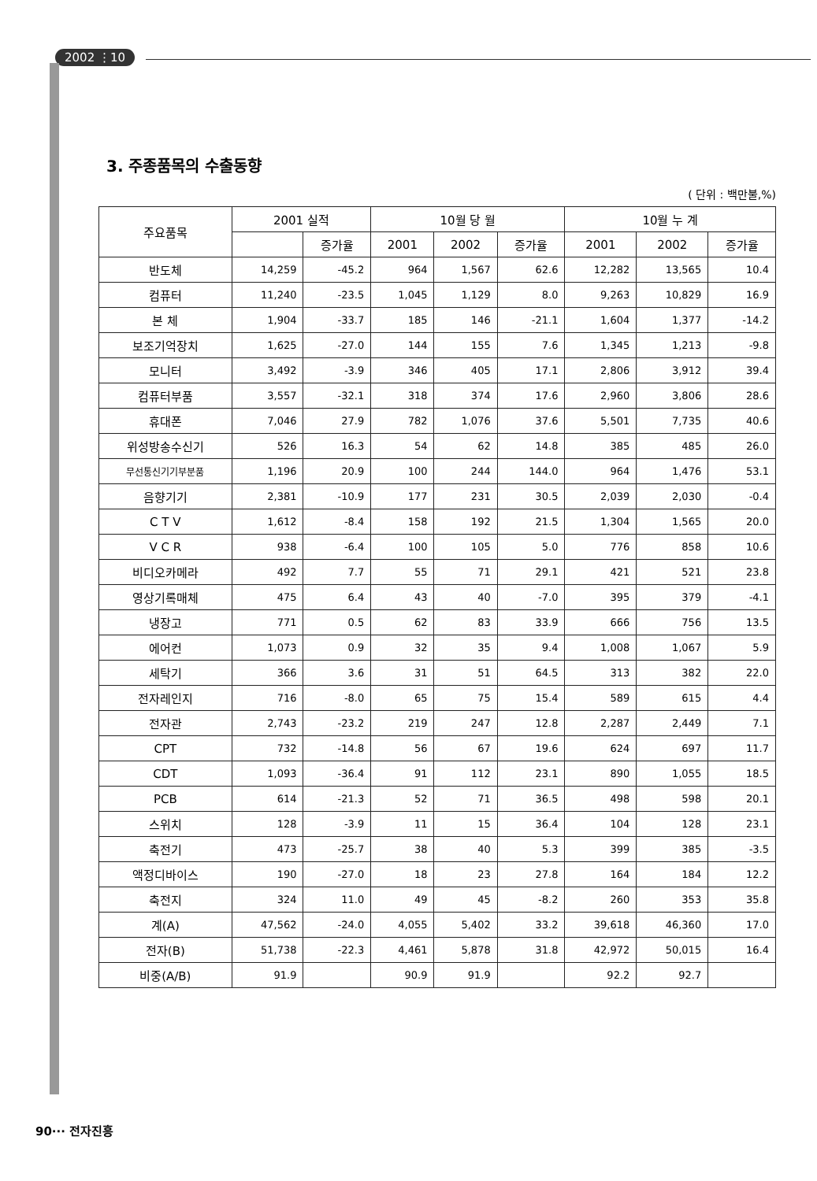2002 ⋮10
3. 주종품목의 수출동향
( 단위 : 백만불,%)
| 주요품목 | 2001 실적 | | 10월 당 월 | | | 10월 누 계 | | |
| --- | --- | --- | --- | --- | --- | --- | --- | --- |
| | | 증가율 | 2001 | 2002 | 증가율 | 2001 | 2002 | 증가율 |
| 반도체 | 14,259 | -45.2 | 964 | 1,567 | 62.6 | 12,282 | 13,565 | 10.4 |
| 컴퓨터 | 11,240 | -23.5 | 1,045 | 1,129 | 8.0 | 9,263 | 10,829 | 16.9 |
| 본 체 | 1,904 | -33.7 | 185 | 146 | -21.1 | 1,604 | 1,377 | -14.2 |
| 보조기억장치 | 1,625 | -27.0 | 144 | 155 | 7.6 | 1,345 | 1,213 | -9.8 |
| 모니터 | 3,492 | -3.9 | 346 | 405 | 17.1 | 2,806 | 3,912 | 39.4 |
| 컴퓨터부품 | 3,557 | -32.1 | 318 | 374 | 17.6 | 2,960 | 3,806 | 28.6 |
| 휴대폰 | 7,046 | 27.9 | 782 | 1,076 | 37.6 | 5,501 | 7,735 | 40.6 |
| 위성방송수신기 | 526 | 16.3 | 54 | 62 | 14.8 | 385 | 485 | 26.0 |
| 무선통신기기부분품 | 1,196 | 20.9 | 100 | 244 | 144.0 | 964 | 1,476 | 53.1 |
| 음향기기 | 2,381 | -10.9 | 177 | 231 | 30.5 | 2,039 | 2,030 | -0.4 |
| C T V | 1,612 | -8.4 | 158 | 192 | 21.5 | 1,304 | 1,565 | 20.0 |
| V C R | 938 | -6.4 | 100 | 105 | 5.0 | 776 | 858 | 10.6 |
| 비디오카메라 | 492 | 7.7 | 55 | 71 | 29.1 | 421 | 521 | 23.8 |
| 영상기록매체 | 475 | 6.4 | 43 | 40 | -7.0 | 395 | 379 | -4.1 |
| 냉장고 | 771 | 0.5 | 62 | 83 | 33.9 | 666 | 756 | 13.5 |
| 에어컨 | 1,073 | 0.9 | 32 | 35 | 9.4 | 1,008 | 1,067 | 5.9 |
| 세탁기 | 366 | 3.6 | 31 | 51 | 64.5 | 313 | 382 | 22.0 |
| 전자레인지 | 716 | -8.0 | 65 | 75 | 15.4 | 589 | 615 | 4.4 |
| 전자관 | 2,743 | -23.2 | 219 | 247 | 12.8 | 2,287 | 2,449 | 7.1 |
| CPT | 732 | -14.8 | 56 | 67 | 19.6 | 624 | 697 | 11.7 |
| CDT | 1,093 | -36.4 | 91 | 112 | 23.1 | 890 | 1,055 | 18.5 |
| PCB | 614 | -21.3 | 52 | 71 | 36.5 | 498 | 598 | 20.1 |
| 스위치 | 128 | -3.9 | 11 | 15 | 36.4 | 104 | 128 | 23.1 |
| 축전기 | 473 | -25.7 | 38 | 40 | 5.3 | 399 | 385 | -3.5 |
| 액정디바이스 | 190 | -27.0 | 18 | 23 | 27.8 | 164 | 184 | 12.2 |
| 축전지 | 324 | 11.0 | 49 | 45 | -8.2 | 260 | 353 | 35.8 |
| 계(A) | 47,562 | -24.0 | 4,055 | 5,402 | 33.2 | 39,618 | 46,360 | 17.0 |
| 전자(B) | 51,738 | -22.3 | 4,461 | 5,878 | 31.8 | 42,972 | 50,015 | 16.4 |
| 비중(A/B) | 91.9 | | 90.9 | 91.9 | | 92.2 | 92.7 | |
90··· 전자진흥